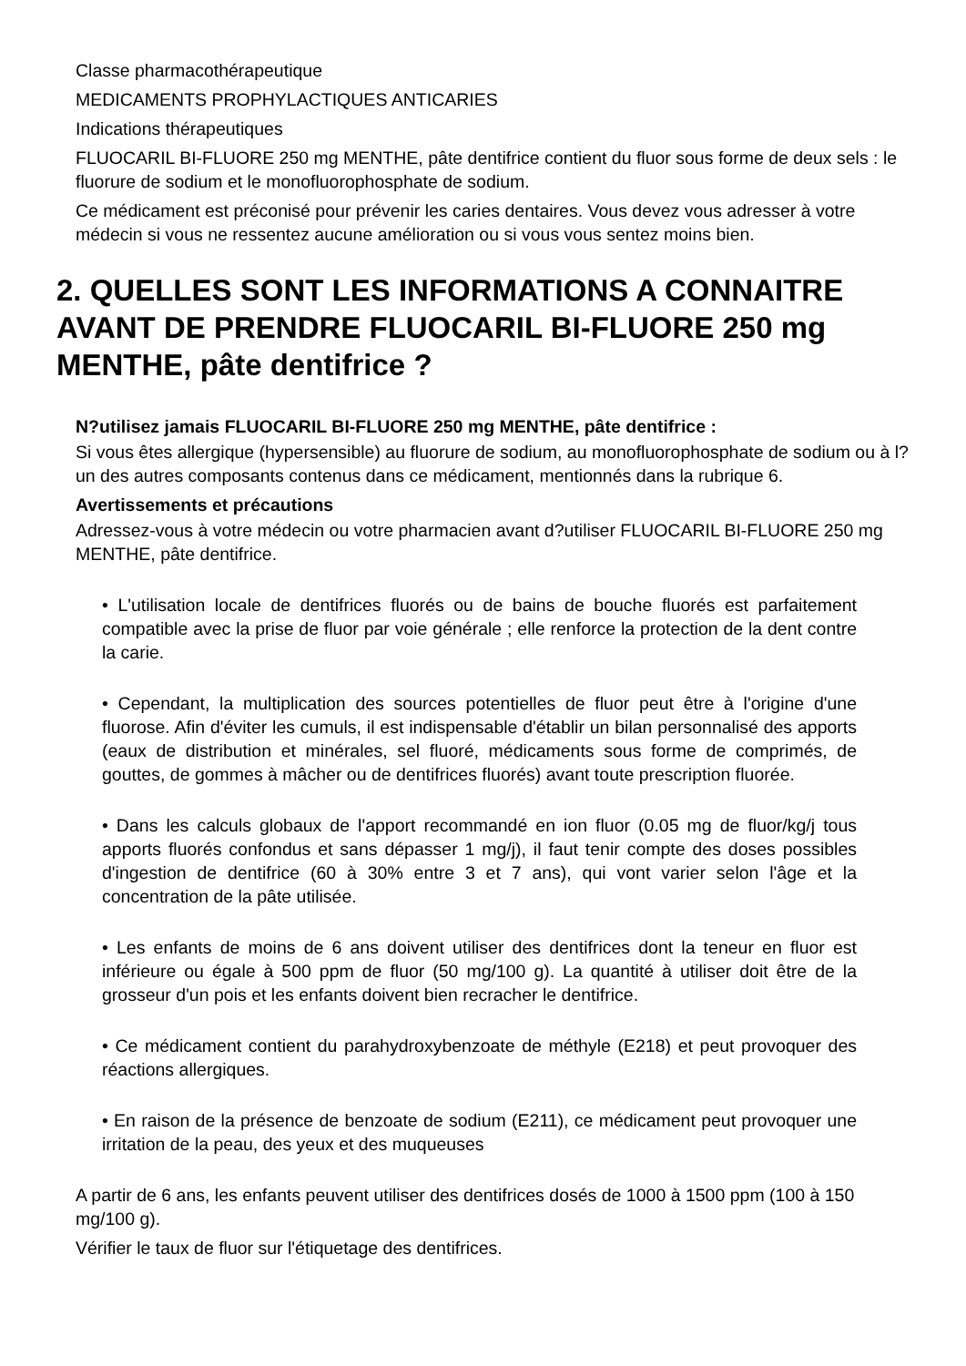Classe pharmacothérapeutique
MEDICAMENTS PROPHYLACTIQUES ANTICARIES
Indications thérapeutiques
FLUOCARIL BI-FLUORE 250 mg MENTHE, pâte dentifrice contient du fluor sous forme de deux sels : le fluorure de sodium et le monofluorophosphate de sodium.
Ce médicament est préconisé pour prévenir les caries dentaires. Vous devez vous adresser à votre médecin si vous ne ressentez aucune amélioration ou si vous vous sentez moins bien.
2. QUELLES SONT LES INFORMATIONS A CONNAITRE AVANT DE PRENDRE FLUOCARIL BI-FLUORE 250 mg MENTHE, pâte dentifrice ?
N?utilisez jamais FLUOCARIL BI-FLUORE 250 mg MENTHE, pâte dentifrice :
Si vous êtes allergique (hypersensible) au fluorure de sodium, au monofluorophosphate de sodium ou à l?un des autres composants contenus dans ce médicament, mentionnés dans la rubrique 6.
Avertissements et précautions
Adressez-vous à votre médecin ou votre pharmacien avant d?utiliser FLUOCARIL BI-FLUORE 250 mg MENTHE, pâte dentifrice.
• L'utilisation locale de dentifrices fluorés ou de bains de bouche fluorés est parfaitement compatible avec la prise de fluor par voie générale ; elle renforce la protection de la dent contre la carie.
• Cependant, la multiplication des sources potentielles de fluor peut être à l'origine d'une fluorose. Afin d'éviter les cumuls, il est indispensable d'établir un bilan personnalisé des apports (eaux de distribution et minérales, sel fluoré, médicaments sous forme de comprimés, de gouttes, de gommes à mâcher ou de dentifrices fluorés) avant toute prescription fluorée.
• Dans les calculs globaux de l'apport recommandé en ion fluor (0.05 mg de fluor/kg/j tous apports fluorés confondus et sans dépasser 1 mg/j), il faut tenir compte des doses possibles d'ingestion de dentifrice (60 à 30% entre 3 et 7 ans), qui vont varier selon l'âge et la concentration de la pâte utilisée.
• Les enfants de moins de 6 ans doivent utiliser des dentifrices dont la teneur en fluor est inférieure ou égale à 500 ppm de fluor (50 mg/100 g). La quantité à utiliser doit être de la grosseur d'un pois et les enfants doivent bien recracher le dentifrice.
• Ce médicament contient du parahydroxybenzoate de méthyle (E218) et peut provoquer des réactions allergiques.
• En raison de la présence de benzoate de sodium (E211), ce médicament peut provoquer une irritation de la peau, des yeux et des muqueuses
A partir de 6 ans, les enfants peuvent utiliser des dentifrices dosés de 1000 à 1500 ppm (100 à 150 mg/100 g).
Vérifier le taux de fluor sur l'étiquetage des dentifrices.